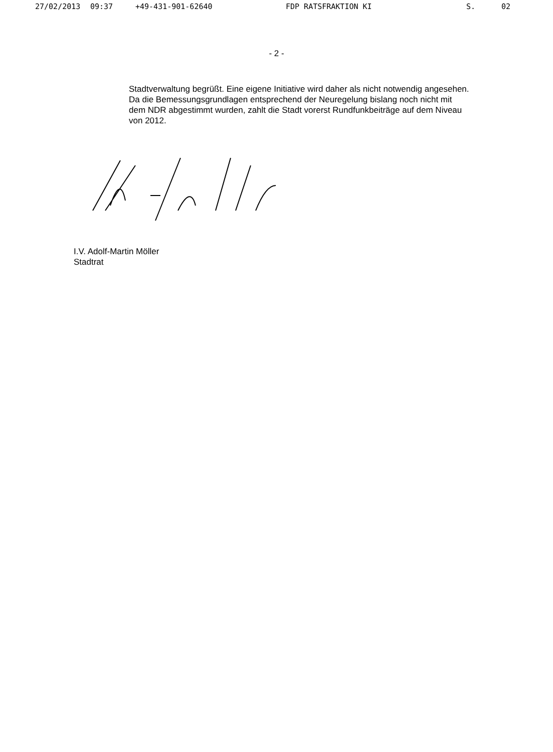27/02/2013 09:37 +49-431-901-62640 FDP RATSFRAKTION KI S. 02
- 2 -
Stadtverwaltung begrüßt. Eine eigene Initiative wird daher als nicht notwendig angesehen.
Da die Bemessungsgrundlagen entsprechend der Neuregelung bislang noch nicht mit dem NDR abgestimmt wurden, zahlt die Stadt vorerst Rundfunkbeiträge auf dem Niveau von 2012.
I.V. Adolf-Martin Möller
Stadtrat